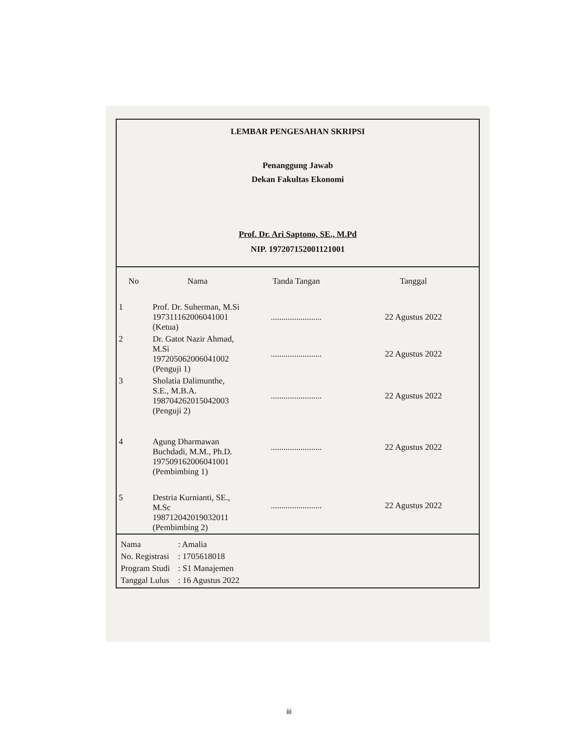LEMBAR PENGESAHAN SKRIPSI
Penanggung Jawab
Dekan Fakultas Ekonomi
Prof. Dr. Ari Saptono, SE., M.Pd
NIP. 197207152001121001
| No | Nama | Tanda Tangan | Tanggal |
| --- | --- | --- | --- |
| 1 | Prof. Dr. Suherman, M.Si 197311162006041001 (Ketua) | ........................ | 22 Agustus 2022 |
| 2 | Dr. Gatot Nazir Ahmad, M.Si 197205062006041002 (Penguji 1) | ........................ | 22 Agustus 2022 |
| 3 | Sholatia Dalimunthe, S.E., M.B.A. 198704262015042003 (Penguji 2) | ........................ | 22 Agustus 2022 |
| 4 | Agung Dharmawan Buchdadi, M.M., Ph.D. 197509162006041001 (Pembimbing 1) | ........................ | 22 Agustus 2022 |
| 5 | Destria Kurnianti, SE., M.Sc 198712042019032011 (Pembimbing 2) | ........................ | 22 Agustus 2022 |
Nama: Amalia
No. Registrasi: 1705618018
Program Studi: S1 Manajemen
Tanggal Lulus: 16 Agustus 2022
iii